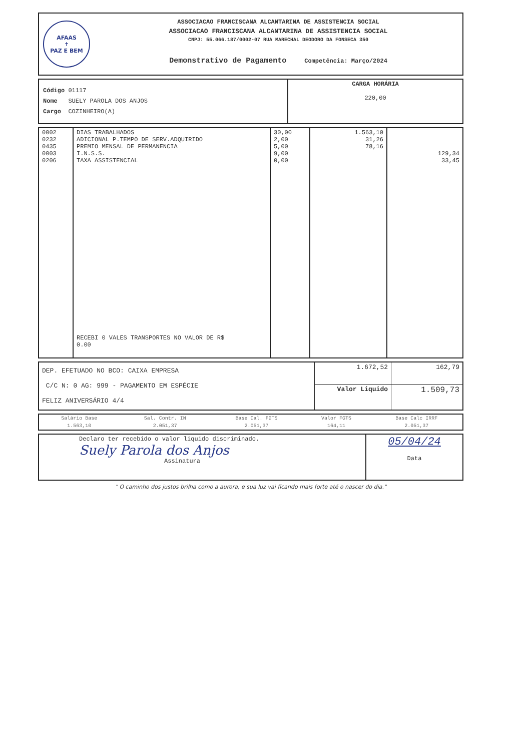AFAAS
✝
PAZ E BEM
ASSOCIACAO FRANCISCANA ALCANTARINA DE ASSISTENCIA SOCIAL
ASSOCIACAO FRANCISCANA ALCANTARINA DE ASSISTENCIA SOCIAL
CNPJ: 55.066.187/0002-07 RUA MARECHAL DEODORO DA FONSECA 350
Demonstrativo de Pagamento Competência: Março/2024
| Código 01117 Nome SUELY PAROLA DOS ANJOS Cargo COZINHEIRO(A) | CARGA HORÁRIA 220,00 |
| 0002 0232 0435 0003 0206 | DIAS TRABALHADOS ADICIONAL P.TEMPO DE SERV.ADQUIRIDO PREMIO MENSAL DE PERMANENCIA I.N.S.S. TAXA ASSISTENCIAL RECEBI 0 VALES TRANSPORTES NO VALOR DE R$ 0.00 | 30,00 2,00 5,00 9,00 0,00 | 1.563,10 31,26 78,16 | 129,34 33,45 |
| DEP. EFETUADO NO BCO: CAIXA EMPRESA C/C N: 0 AG: 999 - PAGAMENTO EM ESPÉCIE FELIZ ANIVERSÁRIO 4/4 | 1.672,52 | 162,79 |
| | Valor Liquido | 1.509,73 |
| Salário Base | Sal. Contr. IN | Base Cal. FGTS | Valor FGTS | Base Calc IRRF |
| 1.563,10 | 2.051,37 | 2.051,37 | 164,11 | 2.051,37 |
| Declaro ter recebido o valor liquido discriminado. Suely Parola dos Anjos Assinatura | 05/04/24 Data |
" O caminho dos justos brilha como a aurora, e sua luz vai ficando mais forte até o nascer do dia."